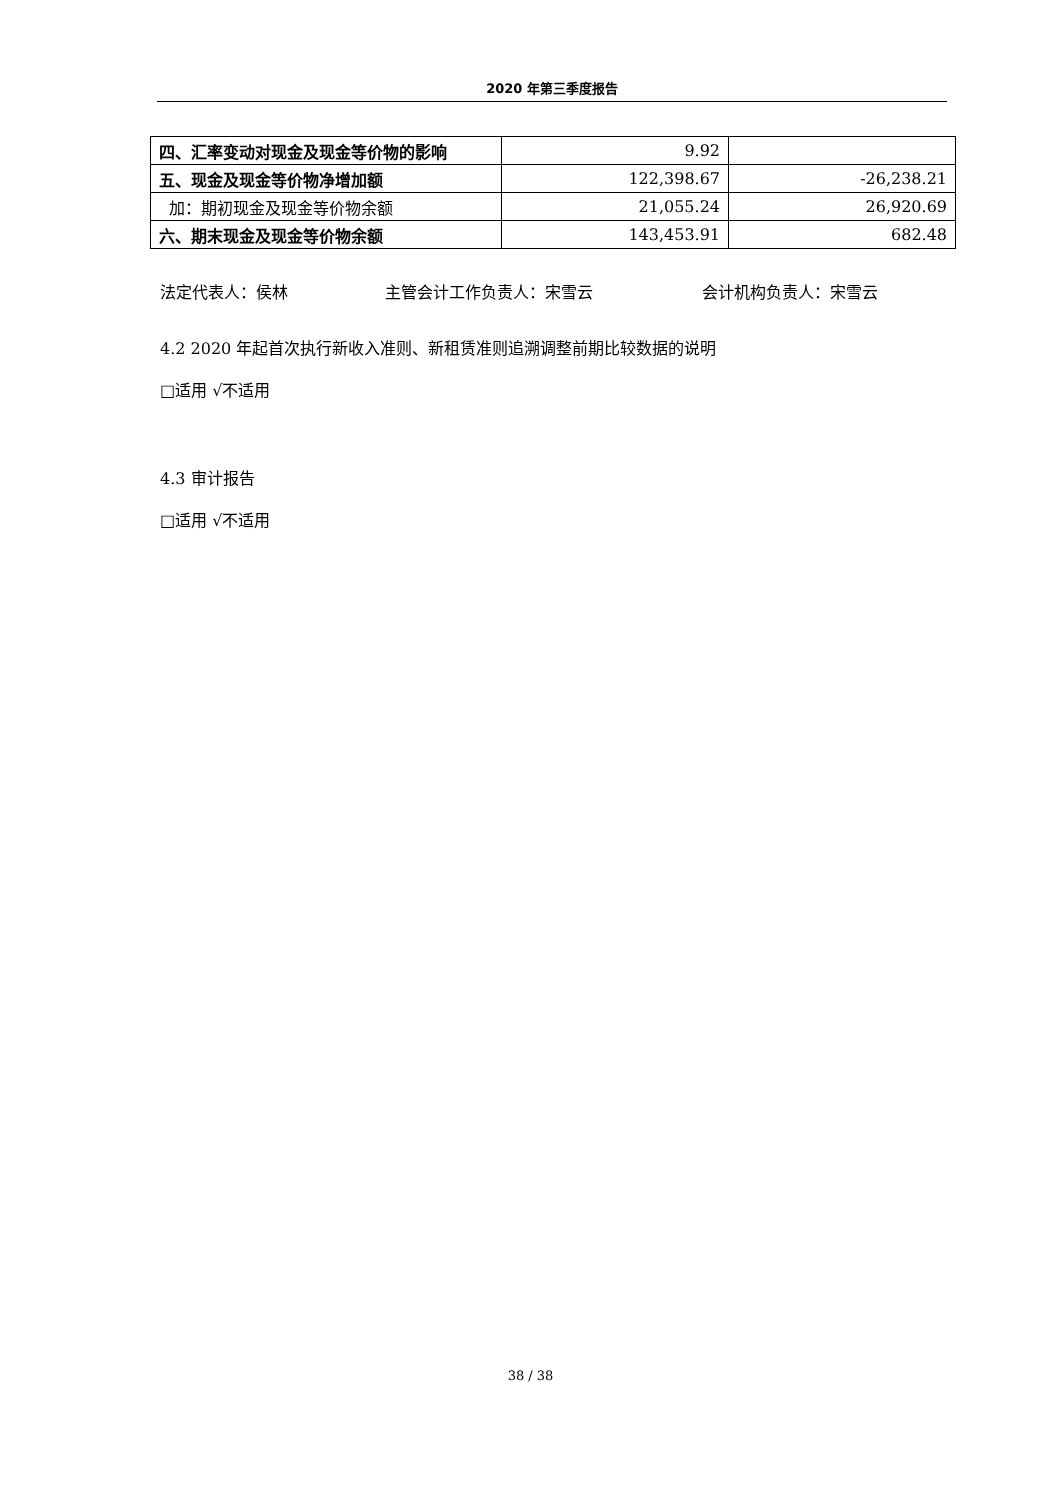2020 年第三季度报告
| 四、汇率变动对现金及现金等价物的影响 | 9.92 | |
| 五、现金及现金等价物净增加额 | 122,398.67 | -26,238.21 |
| 加：期初现金及现金等价物余额 | 21,055.24 | 26,920.69 |
| 六、期末现金及现金等价物余额 | 143,453.91 | 682.48 |
法定代表人：侯林 主管会计工作负责人：宋雪云 会计机构负责人：宋雪云
4.2 2020 年起首次执行新收入准则、新租赁准则追溯调整前期比较数据的说明
□适用 √不适用
4.3 审计报告
□适用 √不适用
38 / 38